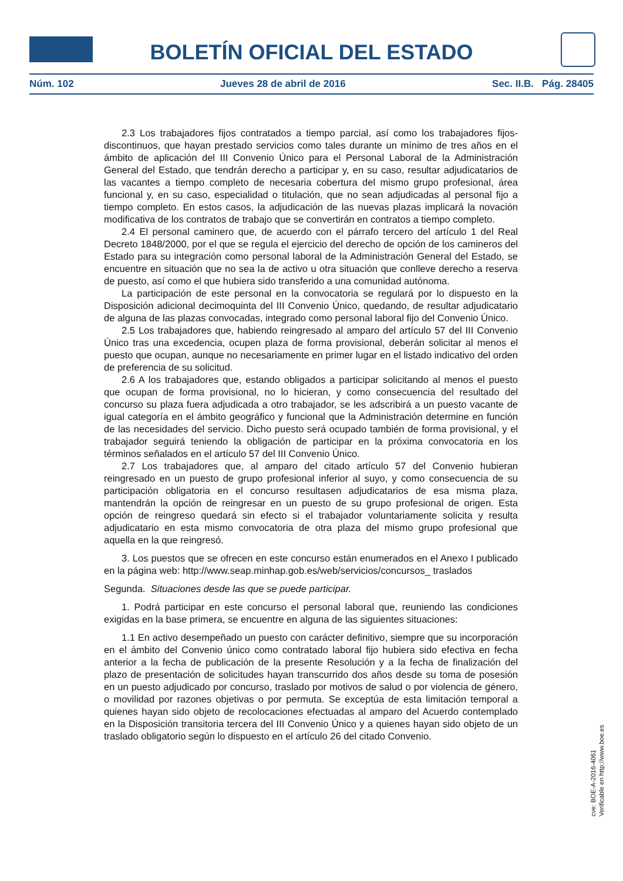BOLETÍN OFICIAL DEL ESTADO
Núm. 102 Jueves 28 de abril de 2016 Sec. II.B. Pág. 28405
2.3 Los trabajadores fijos contratados a tiempo parcial, así como los trabajadores fijos-discontinuos, que hayan prestado servicios como tales durante un mínimo de tres años en el ámbito de aplicación del III Convenio Único para el Personal Laboral de la Administración General del Estado, que tendrán derecho a participar y, en su caso, resultar adjudicatarios de las vacantes a tiempo completo de necesaria cobertura del mismo grupo profesional, área funcional y, en su caso, especialidad o titulación, que no sean adjudicadas al personal fijo a tiempo completo. En estos casos, la adjudicación de las nuevas plazas implicará la novación modificativa de los contratos de trabajo que se convertirán en contratos a tiempo completo.
2.4 El personal caminero que, de acuerdo con el párrafo tercero del artículo 1 del Real Decreto 1848/2000, por el que se regula el ejercicio del derecho de opción de los camineros del Estado para su integración como personal laboral de la Administración General del Estado, se encuentre en situación que no sea la de activo u otra situación que conlleve derecho a reserva de puesto, así como el que hubiera sido transferido a una comunidad autónoma.
La participación de este personal en la convocatoria se regulará por lo dispuesto en la Disposición adicional decimoquinta del III Convenio Único, quedando, de resultar adjudicatario de alguna de las plazas convocadas, integrado como personal laboral fijo del Convenio Único.
2.5 Los trabajadores que, habiendo reingresado al amparo del artículo 57 del III Convenio Único tras una excedencia, ocupen plaza de forma provisional, deberán solicitar al menos el puesto que ocupan, aunque no necesariamente en primer lugar en el listado indicativo del orden de preferencia de su solicitud.
2.6 A los trabajadores que, estando obligados a participar solicitando al menos el puesto que ocupan de forma provisional, no lo hicieran, y como consecuencia del resultado del concurso su plaza fuera adjudicada a otro trabajador, se les adscribirá a un puesto vacante de igual categoría en el ámbito geográfico y funcional que la Administración determine en función de las necesidades del servicio. Dicho puesto será ocupado también de forma provisional, y el trabajador seguirá teniendo la obligación de participar en la próxima convocatoria en los términos señalados en el artículo 57 del III Convenio Único.
2.7 Los trabajadores que, al amparo del citado artículo 57 del Convenio hubieran reingresado en un puesto de grupo profesional inferior al suyo, y como consecuencia de su participación obligatoria en el concurso resultasen adjudicatarios de esa misma plaza, mantendrán la opción de reingresar en un puesto de su grupo profesional de origen. Esta opción de reingreso quedará sin efecto si el trabajador voluntariamente solicita y resulta adjudicatario en esta mismo convocatoria de otra plaza del mismo grupo profesional que aquella en la que reingresó.
3. Los puestos que se ofrecen en este concurso están enumerados en el Anexo I publicado en la página web: http://www.seap.minhap.gob.es/web/servicios/concursos_ traslados
Segunda. Situaciones desde las que se puede participar.
1. Podrá participar en este concurso el personal laboral que, reuniendo las condiciones exigidas en la base primera, se encuentre en alguna de las siguientes situaciones:
1.1 En activo desempeñado un puesto con carácter definitivo, siempre que su incorporación en el ámbito del Convenio único como contratado laboral fijo hubiera sido efectiva en fecha anterior a la fecha de publicación de la presente Resolución y a la fecha de finalización del plazo de presentación de solicitudes hayan transcurrido dos años desde su toma de posesión en un puesto adjudicado por concurso, traslado por motivos de salud o por violencia de género, o movilidad por razones objetivas o por permuta. Se exceptúa de esta limitación temporal a quienes hayan sido objeto de recolocaciones efectuadas al amparo del Acuerdo contemplado en la Disposición transitoria tercera del III Convenio Único y a quienes hayan sido objeto de un traslado obligatorio según lo dispuesto en el artículo 26 del citado Convenio.
cve: BOE-A-2016-4061
Verificable en http://www.boe.es